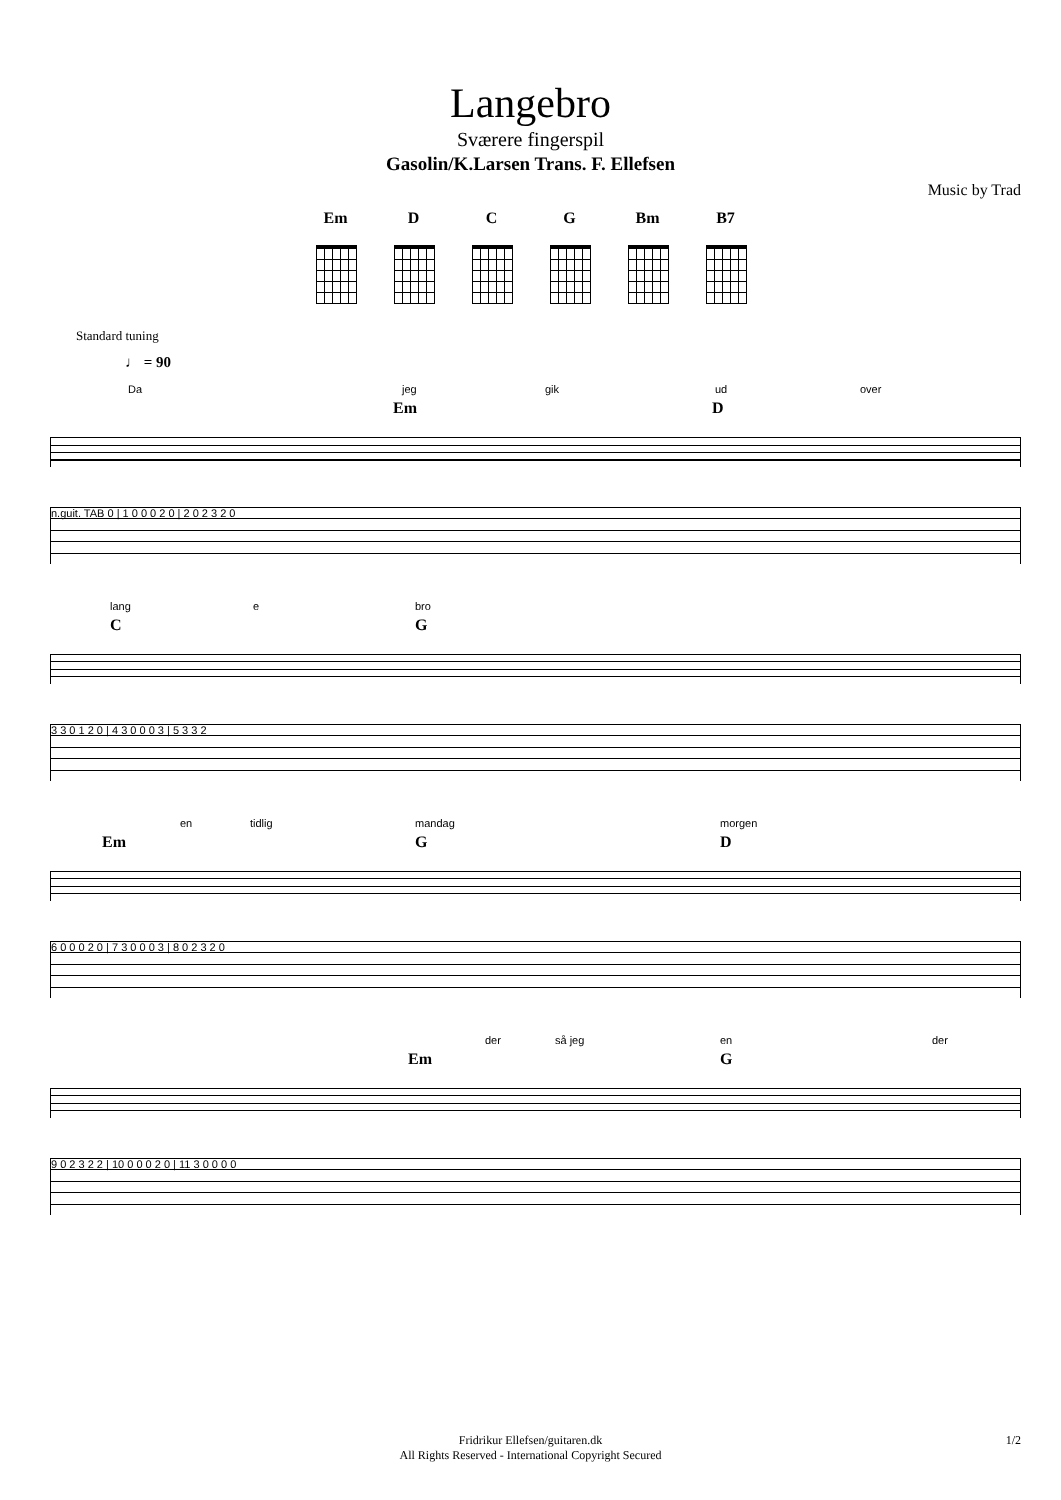Langebro
Sværere fingerspil
Gasolin/K.Larsen Trans. F. Ellefsen
Music by Trad
Em D C G Bm B7
Standard tuning
♩ = 90
Da jeg gik ud over
Em D
n.guit. TAB 0 | 1 0 0 0 2 0 | 2 0 2 3 2 0
lang e bro
C G
3 3 0 1 2 0 | 4 3 0 0 0 3 | 5 3 3 2
en tidlig mandag morgen
Em G D
6 0 0 0 2 0 | 7 3 0 0 0 3 | 8 0 2 3 2 0
der så jeg en der
Em G
9 0 2 3 2 2 | 10 0 0 0 2 0 | 11 3 0 0 0 0
Fridrikur Ellefsen/guitaren.dk
All Rights Reserved - International Copyright Secured
1/2